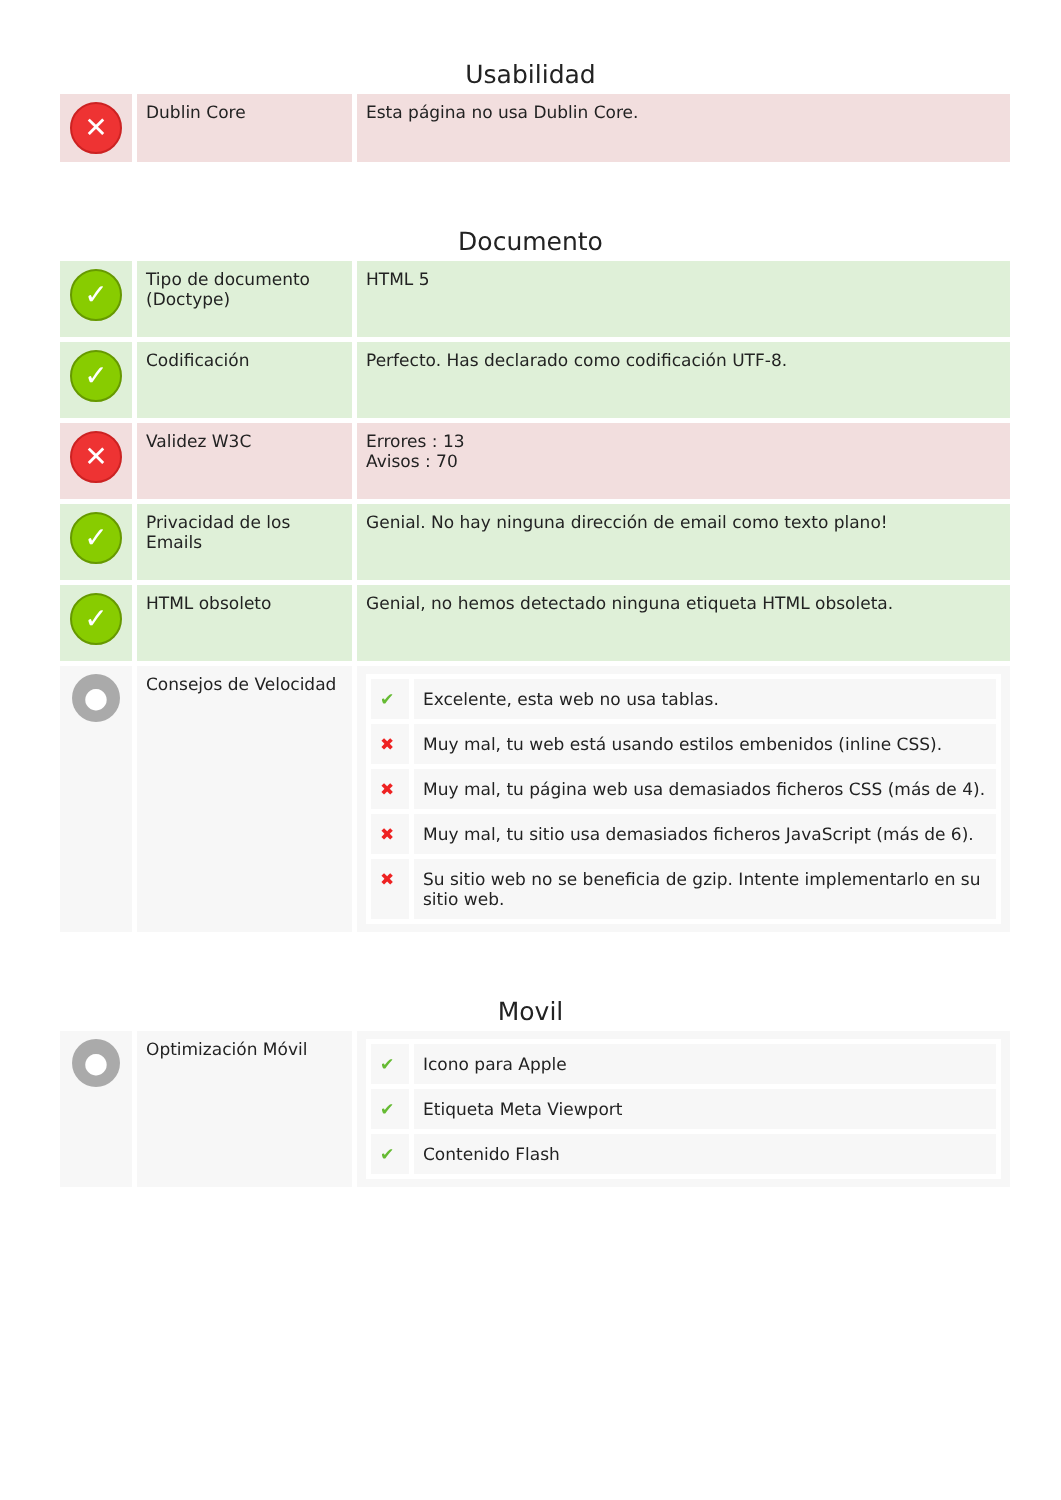Usabilidad
| ✕ | Dublin Core | Esta página no usa Dublin Core. |
Documento
| ✓ | Tipo de documento (Doctype) | HTML 5 |
| ✓ | Codificación | Perfecto. Has declarado como codificación UTF-8. |
| ✕ | Validez W3C | Errores : 13 Avisos : 70 |
| ✓ | Privacidad de los Emails | Genial. No hay ninguna dirección de email como texto plano! |
| ✓ | HTML obsoleto | Genial, no hemos detectado ninguna etiqueta HTML obsoleta. |
| ● | Consejos de Velocidad | / ✔ / Excelente, esta web no usa tablas. / / ✖ / Muy mal, tu web está usando estilos embenidos (inline CSS). / / ✖ / Muy mal, tu página web usa demasiados ficheros CSS (más de 4). / / ✖ / Muy mal, tu sitio usa demasiados ficheros JavaScript (más de 6). / / ✖ / Su sitio web no se beneficia de gzip. Intente implementarlo en su sitio web. / |
Movil
| ● | Optimización Móvil | / ✔ / Icono para Apple / / ✔ / Etiqueta Meta Viewport / / ✔ / Contenido Flash / |